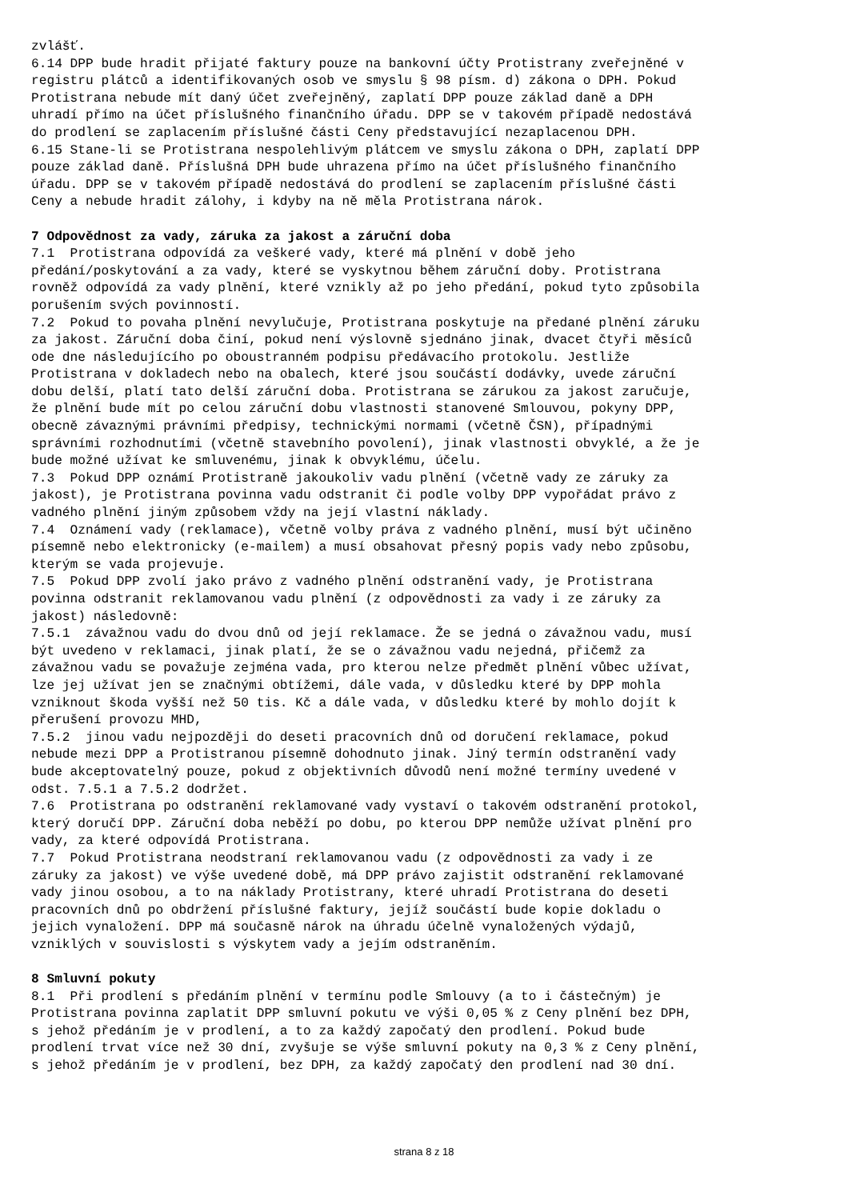zvlášť. 6.14 DPP bude hradit přijaté faktury pouze na bankovní účty Protistrany zveřejněné v registru plátců a identifikovaných osob ve smyslu § 98 písm. d) zákona o DPH. Pokud Protistrana nebude mít daný účet zveřejněný, zaplatí DPP pouze základ daně a DPH uhradí přímo na účet příslušného finančního úřadu. DPP se v takovém případě nedostává do prodlení se zaplacením příslušné části Ceny představující nezaplacenou DPH. 6.15 Stane-li se Protistrana nespolehlivým plátcem ve smyslu zákona o DPH, zaplatí DPP pouze základ daně. Příslušná DPH bude uhrazena přímo na účet příslušného finančního úřadu. DPP se v takovém případě nedostává do prodlení se zaplacením příslušné části Ceny a nebude hradit zálohy, i kdyby na ně měla Protistrana nárok.
7 Odpovědnost za vady, záruka za jakost a záruční doba
7.1 Protistrana odpovídá za veškeré vady, které má plnění v době jeho předání/poskytování a za vady, které se vyskytnou během záruční doby. Protistrana rovněž odpovídá za vady plnění, které vznikly až po jeho předání, pokud tyto způsobila porušením svých povinností. 7.2 Pokud to povaha plnění nevylučuje, Protistrana poskytuje na předané plnění záruku za jakost. Záruční doba činí, pokud není výslovně sjednáno jinak, dvacet čtyři měsíců ode dne následujícího po oboustranném podpisu předávacího protokolu. Jestliže Protistrana v dokladech nebo na obalech, které jsou součástí dodávky, uvede záruční dobu delší, platí tato delší záruční doba. Protistrana se zárukou za jakost zaručuje, že plnění bude mít po celou záruční dobu vlastnosti stanovené Smlouvou, pokyny DPP, obecně závaznými právními předpisy, technickými normami (včetně ČSN), případnými správními rozhodnutími (včetně stavebního povolení), jinak vlastnosti obvyklé, a že je bude možné užívat ke smluvenému, jinak k obvyklému, účelu. 7.3 Pokud DPP oznámí Protistraně jakoukoliv vadu plnění (včetně vady ze záruky za jakost), je Protistrana povinna vadu odstranit či podle volby DPP vypořádat právo z vadného plnění jiným způsobem vždy na její vlastní náklady. 7.4 Oznámení vady (reklamace), včetně volby práva z vadného plnění, musí být učiněno písemně nebo elektronicky (e-mailem) a musí obsahovat přesný popis vady nebo způsobu, kterým se vada projevuje. 7.5 Pokud DPP zvolí jako právo z vadného plnění odstranění vady, je Protistrana povinna odstranit reklamovanou vadu plnění (z odpovědnosti za vady i ze záruky za jakost) následovně: 7.5.1 závažnou vadu do dvou dnů od její reklamace. Že se jedná o závažnou vadu, musí být uvedeno v reklamaci, jinak platí, že se o závažnou vadu nejedná, přičemž za závažnou vadu se považuje zejména vada, pro kterou nelze předmět plnění vůbec užívat, lze jej užívat jen se značnými obtížemi, dále vada, v důsledku které by DPP mohla vzniknout škoda vyšší než 50 tis. Kč a dále vada, v důsledku které by mohlo dojít k přerušení provozu MHD, 7.5.2 jinou vadu nejpozději do deseti pracovních dnů od doručení reklamace, pokud nebude mezi DPP a Protistranou písemně dohodnuto jinak. Jiný termín odstranění vady bude akceptovatelný pouze, pokud z objektivních důvodů není možné termíny uvedené v odst. 7.5.1 a 7.5.2 dodržet. 7.6 Protistrana po odstranění reklamované vady vystaví o takovém odstranění protokol, který doručí DPP. Záruční doba neběží po dobu, po kterou DPP nemůže užívat plnění pro vady, za které odpovídá Protistrana. 7.7 Pokud Protistrana neodstraní reklamovanou vadu (z odpovědnosti za vady i ze záruky za jakost) ve výše uvedené době, má DPP právo zajistit odstranění reklamované vady jinou osobou, a to na náklady Protistrany, které uhradí Protistrana do deseti pracovních dnů po obdržení příslušné faktury, jejíž součástí bude kopie dokladu o jejich vynaložení. DPP má současně nárok na úhradu účelně vynaložených výdajů, vzniklých v souvislosti s výskytem vady a jejím odstraněním.
8 Smluvní pokuty
8.1 Při prodlení s předáním plnění v termínu podle Smlouvy (a to i částečným) je Protistrana povinna zaplatit DPP smluvní pokutu ve výši 0,05 % z Ceny plnění bez DPH, s jehož předáním je v prodlení, a to za každý započatý den prodlení. Pokud bude prodlení trvat více než 30 dní, zvyšuje se výše smluvní pokuty na 0,3 % z Ceny plnění, s jehož předáním je v prodlení, bez DPH, za každý započatý den prodlení nad 30 dní.
strana 8 z 18